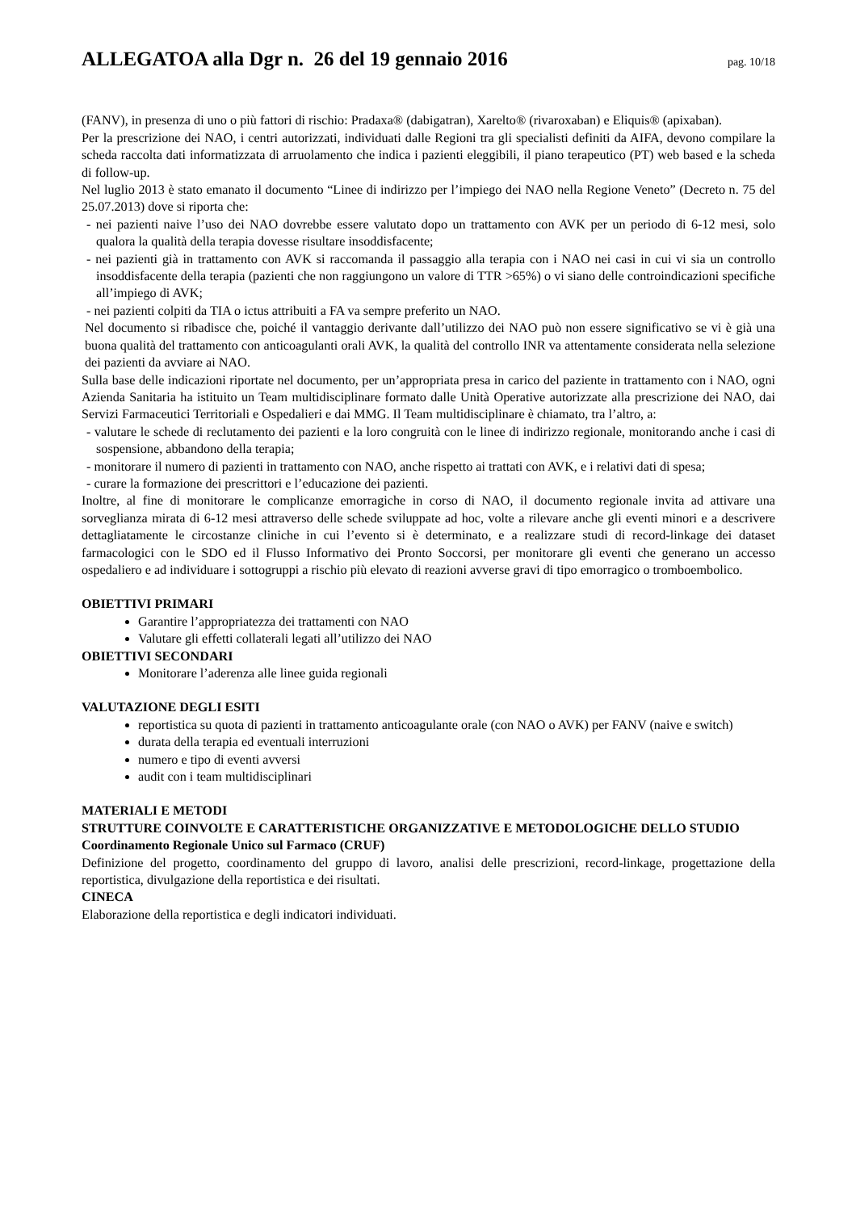ALLEGATOA alla Dgr n. 26 del 19 gennaio 2016
pag. 10/18
(FANV), in presenza di uno o più fattori di rischio: Pradaxa® (dabigatran), Xarelto® (rivaroxaban) e Eliquis® (apixaban).
Per la prescrizione dei NAO, i centri autorizzati, individuati dalle Regioni tra gli specialisti definiti da AIFA, devono compilare la scheda raccolta dati informatizzata di arruolamento che indica i pazienti eleggibili, il piano terapeutico (PT) web based e la scheda di follow-up.
Nel luglio 2013 è stato emanato il documento “Linee di indirizzo per l’impiego dei NAO nella Regione Veneto” (Decreto n. 75 del 25.07.2013) dove si riporta che:
- nei pazienti naive l’uso dei NAO dovrebbe essere valutato dopo un trattamento con AVK per un periodo di 6-12 mesi, solo qualora la qualità della terapia dovesse risultare insoddisfacente;
- nei pazienti già in trattamento con AVK si raccomanda il passaggio alla terapia con i NAO nei casi in cui vi sia un controllo insoddisfacente della terapia (pazienti che non raggiungono un valore di TTR >65%) o vi siano delle controindicazioni specifiche all’impiego di AVK;
- nei pazienti colpiti da TIA o ictus attribuiti a FA va sempre preferito un NAO.
Nel documento si ribadisce che, poiché il vantaggio derivante dall’utilizzo dei NAO può non essere significativo se vi è già una buona qualità del trattamento con anticoagulanti orali AVK, la qualità del controllo INR va attentamente considerata nella selezione dei pazienti da avviare ai NAO.
Sulla base delle indicazioni riportate nel documento, per un’appropriata presa in carico del paziente in trattamento con i NAO, ogni Azienda Sanitaria ha istituito un Team multidisciplinare formato dalle Unità Operative autorizzate alla prescrizione dei NAO, dai Servizi Farmaceutici Territoriali e Ospedalieri e dai MMG. Il Team multidisciplinare è chiamato, tra l’altro, a:
- valutare le schede di reclutamento dei pazienti e la loro congruità con le linee di indirizzo regionale, monitorando anche i casi di sospensione, abbandono della terapia;
- monitorare il numero di pazienti in trattamento con NAO, anche rispetto ai trattati con AVK, e i relativi dati di spesa;
- curare la formazione dei prescrittori e l’educazione dei pazienti.
Inoltre, al fine di monitorare le complicanze emorragiche in corso di NAO, il documento regionale invita ad attivare una sorveglianza mirata di 6-12 mesi attraverso delle schede sviluppate ad hoc, volte a rilevare anche gli eventi minori e a descrivere dettagliatamente le circostanze cliniche in cui l’evento si è determinato, e a realizzare studi di record-linkage dei dataset farmacologici con le SDO ed il Flusso Informativo dei Pronto Soccorsi, per monitorare gli eventi che generano un accesso ospedaliero e ad individuare i sottogruppi a rischio più elevato di reazioni avverse gravi di tipo emorragico o tromboembolico.
OBIETTIVI PRIMARI
Garantire l’appropriatezza dei trattamenti con NAO
Valutare gli effetti collaterali legati all’utilizzo dei NAO
OBIETTIVI SECONDARI
Monitorare l’aderenza alle linee guida regionali
VALUTAZIONE DEGLI ESITI
reportistica su quota di pazienti in trattamento anticoagulante orale (con NAO o AVK) per FANV (naive e switch)
durata della terapia ed eventuali interruzioni
numero e tipo di eventi avversi
audit con i team multidisciplinari
MATERIALI E METODI
STRUTTURE COINVOLTE E CARATTERISTICHE ORGANIZZATIVE E METODOLOGICHE DELLO STUDIO
Coordinamento Regionale Unico sul Farmaco (CRUF)
Definizione del progetto, coordinamento del gruppo di lavoro, analisi delle prescrizioni, record-linkage, progettazione della reportistica, divulgazione della reportistica e dei risultati.
CINECA
Elaborazione della reportistica e degli indicatori individuati.